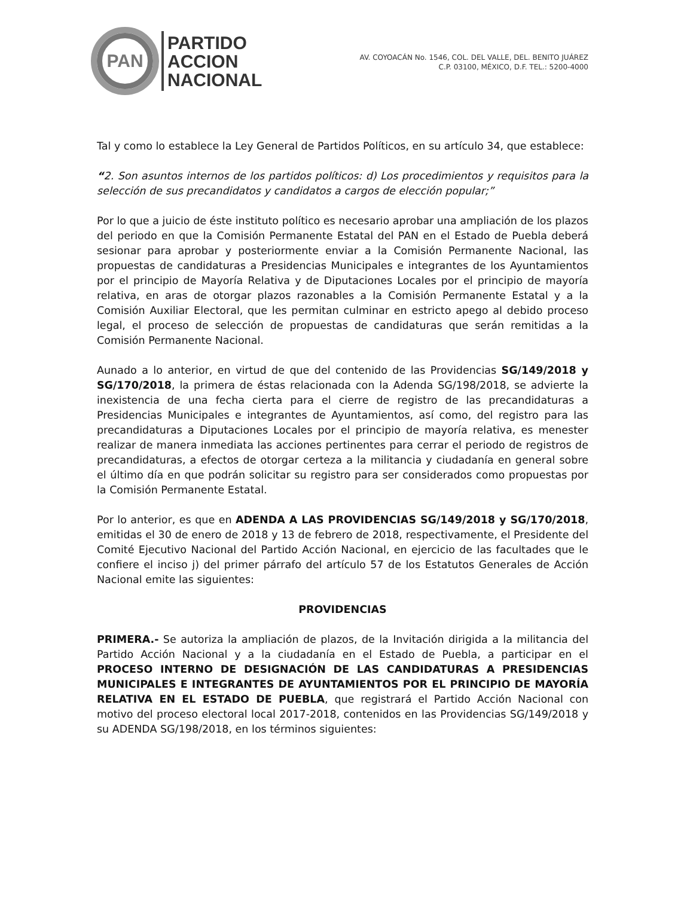PAN
PARTIDO
ACCION
NACIONAL
AV. COYOACÁN No. 1546, COL. DEL VALLE, DEL. BENITO JUÁREZ
C.P. 03100, MÉXICO, D.F. TEL.: 5200-4000
Tal y como lo establece la Ley General de Partidos Políticos, en su artículo 34, que establece:
“2. Son asuntos internos de los partidos políticos: d) Los procedimientos y requisitos para la selección de sus precandidatos y candidatos a cargos de elección popular;”
Por lo que a juicio de éste instituto político es necesario aprobar una ampliación de los plazos del periodo en que la Comisión Permanente Estatal del PAN en el Estado de Puebla deberá sesionar para aprobar y posteriormente enviar a la Comisión Permanente Nacional, las propuestas de candidaturas a Presidencias Municipales e integrantes de los Ayuntamientos por el principio de Mayoría Relativa y de Diputaciones Locales por el principio de mayoría relativa, en aras de otorgar plazos razonables a la Comisión Permanente Estatal y a la Comisión Auxiliar Electoral, que les permitan culminar en estricto apego al debido proceso legal, el proceso de selección de propuestas de candidaturas que serán remitidas a la Comisión Permanente Nacional.
Aunado a lo anterior, en virtud de que del contenido de las Providencias SG/149/2018 y SG/170/2018, la primera de éstas relacionada con la Adenda SG/198/2018, se advierte la inexistencia de una fecha cierta para el cierre de registro de las precandidaturas a Presidencias Municipales e integrantes de Ayuntamientos, así como, del registro para las precandidaturas a Diputaciones Locales por el principio de mayoría relativa, es menester realizar de manera inmediata las acciones pertinentes para cerrar el periodo de registros de precandidaturas, a efectos de otorgar certeza a la militancia y ciudadanía en general sobre el último día en que podrán solicitar su registro para ser considerados como propuestas por la Comisión Permanente Estatal.
Por lo anterior, es que en ADENDA A LAS PROVIDENCIAS SG/149/2018 y SG/170/2018, emitidas el 30 de enero de 2018 y 13 de febrero de 2018, respectivamente, el Presidente del Comité Ejecutivo Nacional del Partido Acción Nacional, en ejercicio de las facultades que le confiere el inciso j) del primer párrafo del artículo 57 de los Estatutos Generales de Acción Nacional emite las siguientes:
PROVIDENCIAS
PRIMERA.- Se autoriza la ampliación de plazos, de la Invitación dirigida a la militancia del Partido Acción Nacional y a la ciudadanía en el Estado de Puebla, a participar en el PROCESO INTERNO DE DESIGNACIÓN DE LAS CANDIDATURAS A PRESIDENCIAS MUNICIPALES E INTEGRANTES DE AYUNTAMIENTOS POR EL PRINCIPIO DE MAYORÍA RELATIVA EN EL ESTADO DE PUEBLA, que registrará el Partido Acción Nacional con motivo del proceso electoral local 2017-2018, contenidos en las Providencias SG/149/2018 y su ADENDA SG/198/2018, en los términos siguientes: